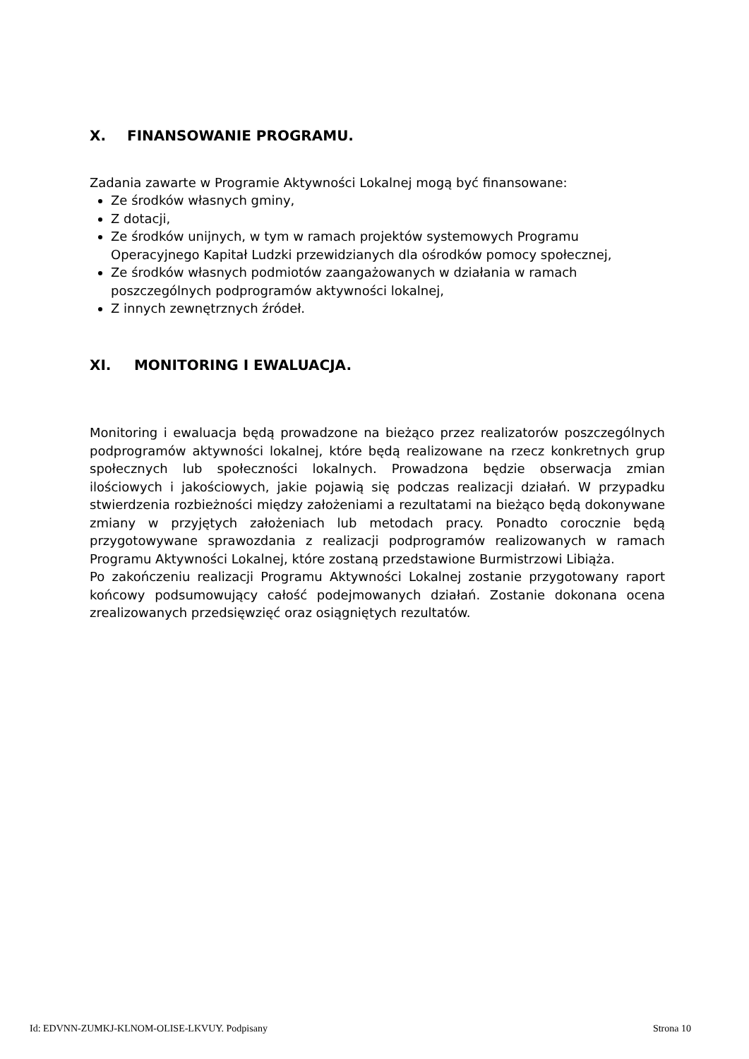X. FINANSOWANIE PROGRAMU.
Zadania zawarte w Programie Aktywności Lokalnej mogą być finansowane:
Ze środków własnych gminy,
Z dotacji,
Ze środków unijnych, w tym w ramach projektów systemowych Programu Operacyjnego Kapitał Ludzki przewidzianych dla ośrodków pomocy społecznej,
Ze środków własnych podmiotów zaangażowanych w działania w ramach poszczególnych podprogramów aktywności lokalnej,
Z innych zewnętrznych źródeł.
XI. MONITORING I EWALUACJA.
Monitoring i ewaluacja będą prowadzone na bieżąco przez realizatorów poszczególnych podprogramów aktywności lokalnej, które będą realizowane na rzecz konkretnych grup społecznych lub społeczności lokalnych. Prowadzona będzie obserwacja zmian ilościowych i jakościowych, jakie pojawią się podczas realizacji działań. W przypadku stwierdzenia rozbieżności między założeniami a rezultatami na bieżąco będą dokonywane zmiany w przyjętych założeniach lub metodach pracy. Ponadto corocznie będą przygotowywane sprawozdania z realizacji podprogramów realizowanych w ramach Programu Aktywności Lokalnej, które zostaną przedstawione Burmistrzowi Libiąża.
Po zakończeniu realizacji Programu Aktywności Lokalnej zostanie przygotowany raport końcowy podsumowujący całość podejmowanych działań. Zostanie dokonana ocena zrealizowanych przedsięwzięć oraz osiągniętych rezultatów.
Id: EDVNN-ZUMKJ-KLNOM-OLISE-LKVUY. Podpisany Strona 10